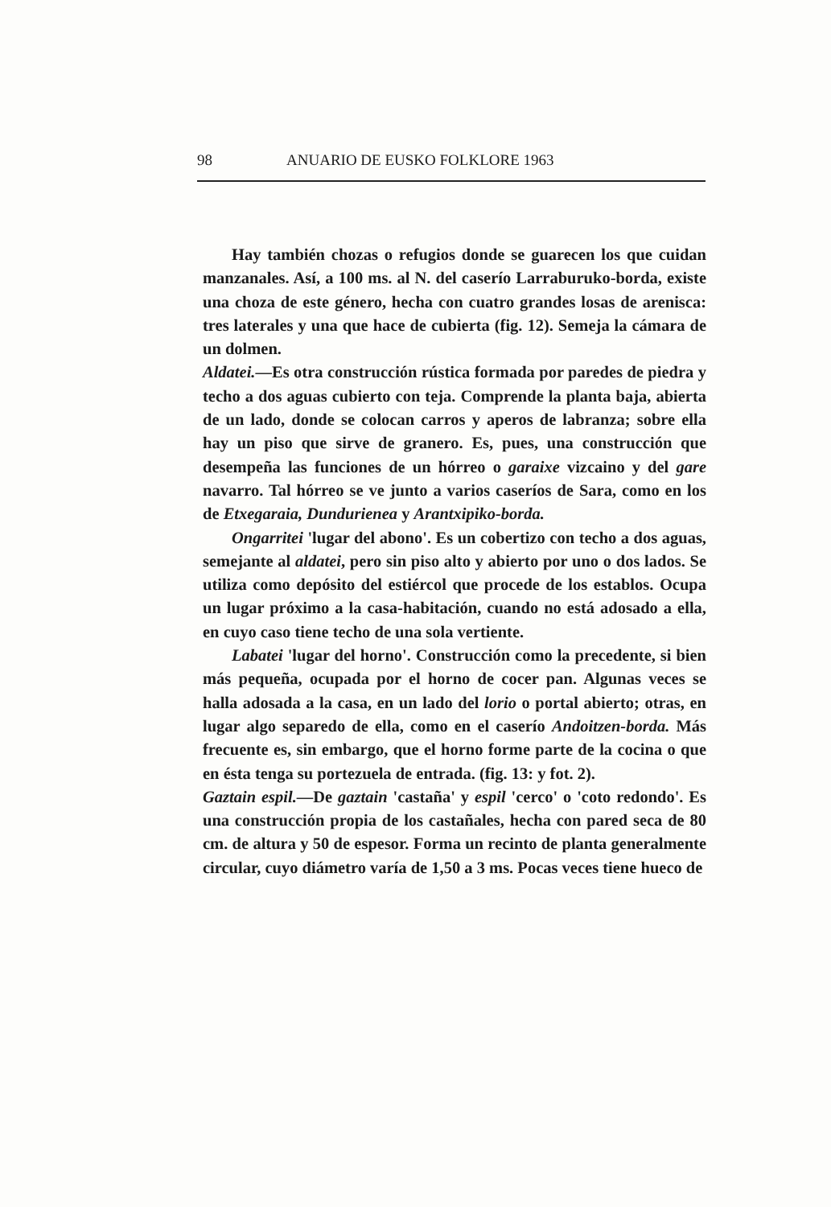98 ANUARIO DE EUSKO FOLKLORE 1963
Hay también chozas o refugios donde se guarecen los que cuidan manzanales. Así, a 100 ms. al N. del caserío Larraburuko-borda, existe una choza de este género, hecha con cuatro grandes losas de arenisca: tres laterales y una que hace de cubierta (fig. 12). Semeja la cámara de un dolmen.
Aldatei.—Es otra construcción rústica formada por paredes de piedra y techo a dos aguas cubierto con teja. Comprende la planta baja, abierta de un lado, donde se colocan carros y aperos de labranza; sobre ella hay un piso que sirve de granero. Es, pues, una construcción que desempeña las funciones de un hórreo o garaixe vizcaino y del gare navarro. Tal hórreo se ve junto a varios caseríos de Sara, como en los de Etxegaraia, Dundurienea y Arantxipiko-borda.
Ongarritei 'lugar del abono'. Es un cobertizo con techo a dos aguas, semejante al aldatei, pero sin piso alto y abierto por uno o dos lados. Se utiliza como depósito del estiércol que procede de los establos. Ocupa un lugar próximo a la casa-habitación, cuando no está adosado a ella, en cuyo caso tiene techo de una sola vertiente.
Labatei 'lugar del horno'. Construcción como la precedente, si bien más pequeña, ocupada por el horno de cocer pan. Algunas veces se halla adosada a la casa, en un lado del lorio o portal abierto; otras, en lugar algo separedo de ella, como en el caserío Andoitzen-borda. Más frecuente es, sin embargo, que el horno forme parte de la cocina o que en ésta tenga su portezuela de entrada. (fig. 13: y fot. 2).
Gaztain espil.—De gaztain 'castaña' y espil 'cerco' o 'coto redondo'. Es una construcción propia de los castañales, hecha con pared seca de 80 cm. de altura y 50 de espesor. Forma un recinto de planta generalmente circular, cuyo diámetro varía de 1,50 a 3 ms. Pocas veces tiene hueco de